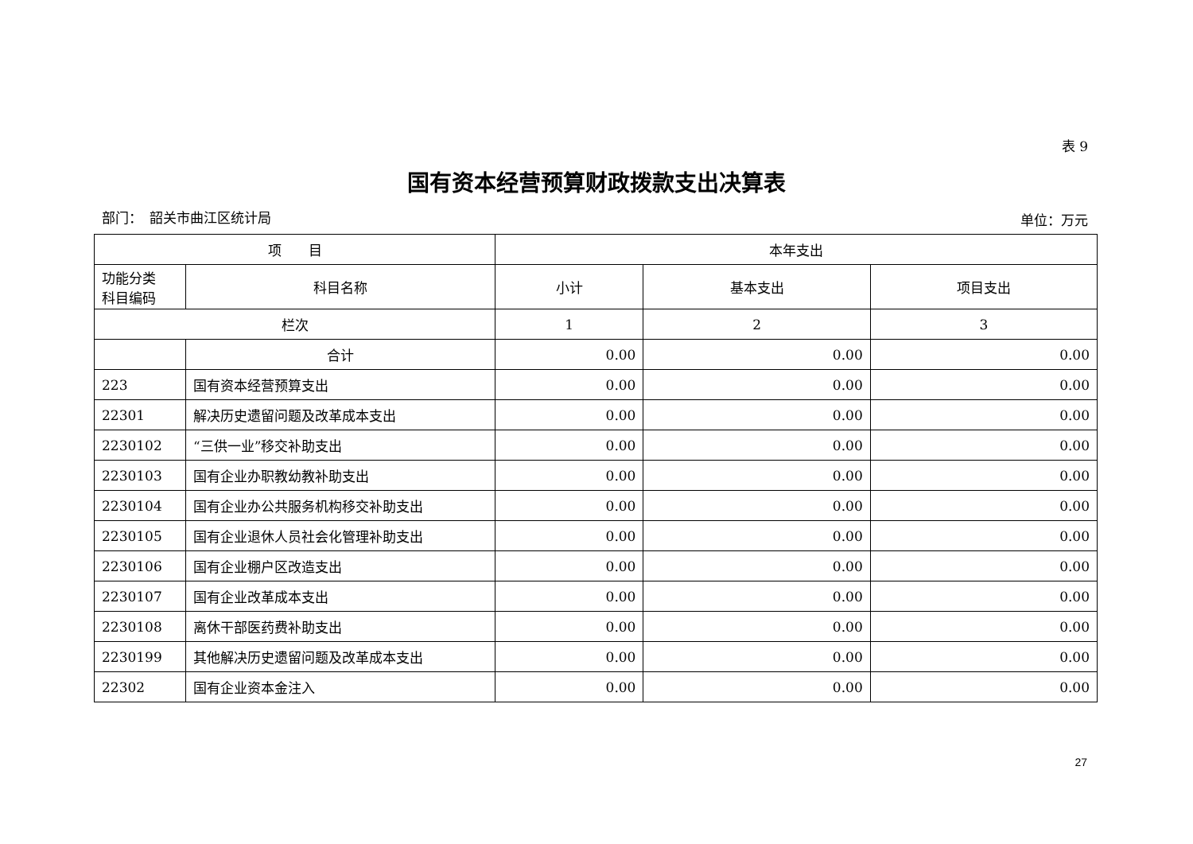表 9
国有资本经营预算财政拨款支出决算表
部门：　韶关市曲江区统计局 单位：万元
| 项 目 | | 本年支出 | | |
| --- | --- | --- | --- | --- |
| 功能分类 科目编码 | 科目名称 | 小计 | 基本支出 | 项目支出 |
| 栏次 | | 1 | 2 | 3 |
| | 合计 | 0.00 | 0.00 | 0.00 |
| 223 | 国有资本经营预算支出 | 0.00 | 0.00 | 0.00 |
| 22301 | 解决历史遗留问题及改革成本支出 | 0.00 | 0.00 | 0.00 |
| 2230102 | “三供一业”移交补助支出 | 0.00 | 0.00 | 0.00 |
| 2230103 | 国有企业办职教幼教补助支出 | 0.00 | 0.00 | 0.00 |
| 2230104 | 国有企业办公共服务机构移交补助支出 | 0.00 | 0.00 | 0.00 |
| 2230105 | 国有企业退休人员社会化管理补助支出 | 0.00 | 0.00 | 0.00 |
| 2230106 | 国有企业棚户区改造支出 | 0.00 | 0.00 | 0.00 |
| 2230107 | 国有企业改革成本支出 | 0.00 | 0.00 | 0.00 |
| 2230108 | 离休干部医药费补助支出 | 0.00 | 0.00 | 0.00 |
| 2230199 | 其他解决历史遗留问题及改革成本支出 | 0.00 | 0.00 | 0.00 |
| 22302 | 国有企业资本金注入 | 0.00 | 0.00 | 0.00 |
27